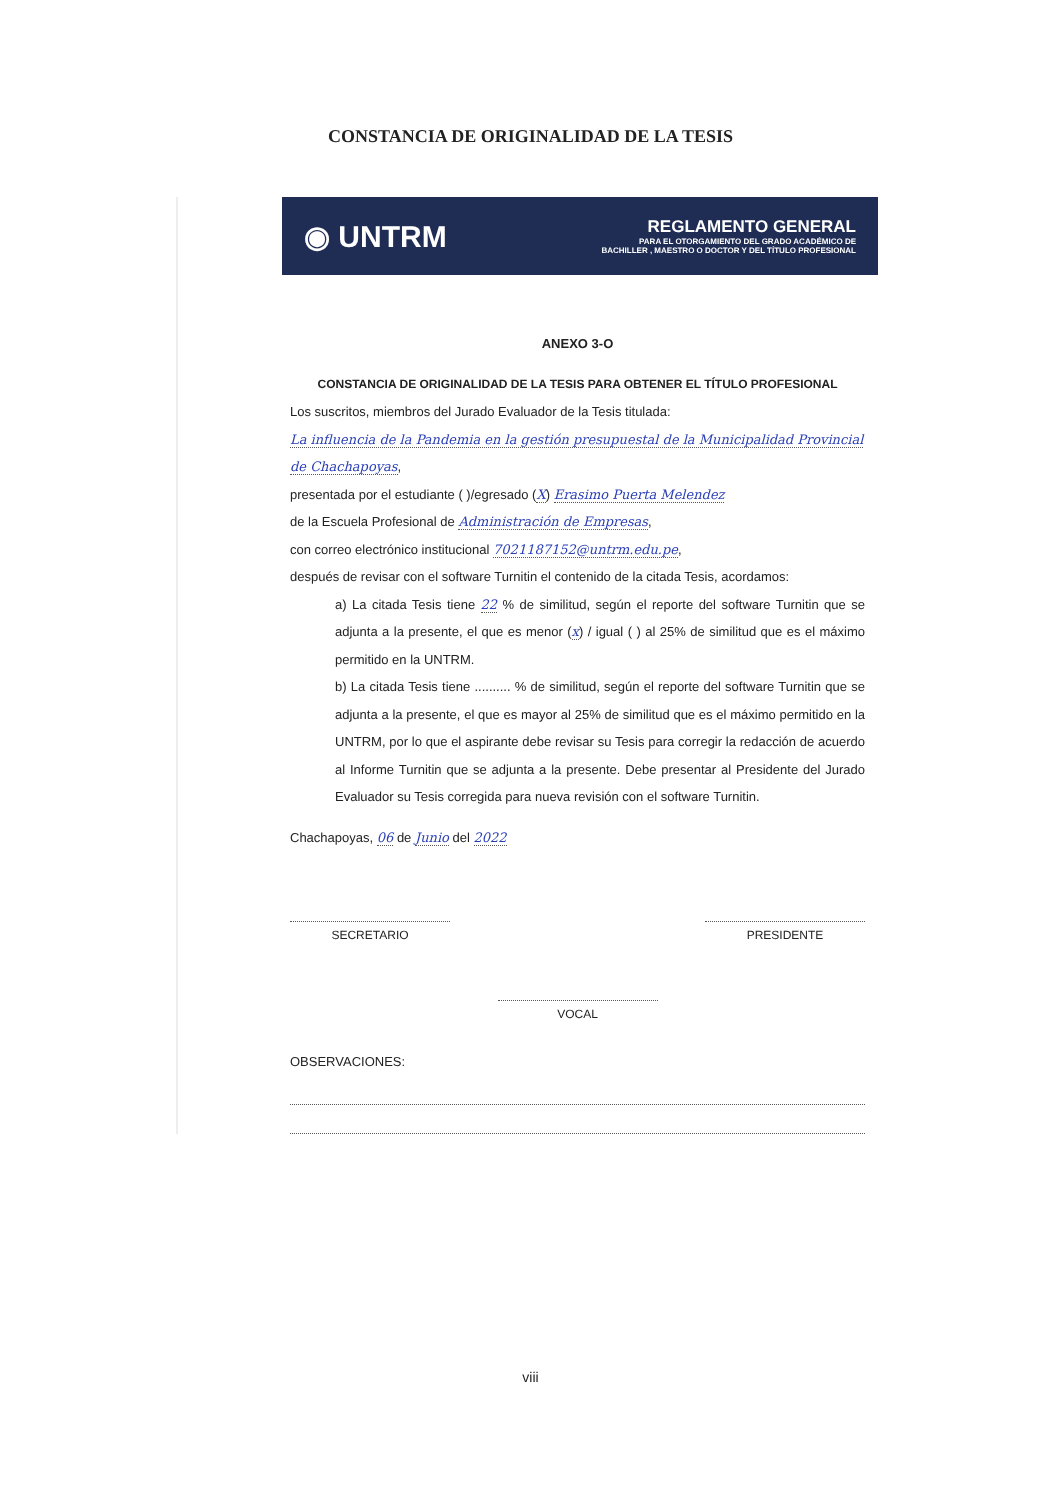CONSTANCIA DE ORIGINALIDAD DE LA TESIS
◉ UNTRM
REGLAMENTO GENERAL
PARA EL OTORGAMIENTO DEL GRADO ACADÉMICO DE
BACHILLER , MAESTRO O DOCTOR Y DEL TÍTULO PROFESIONAL
ANEXO 3-O
CONSTANCIA DE ORIGINALIDAD DE LA TESIS PARA OBTENER EL TÍTULO PROFESIONAL
Los suscritos, miembros del Jurado Evaluador de la Tesis titulada:
La influencia de la Pandemia en la gestión presupuestal de la Municipalidad Provincial de Chachapoyas,
presentada por el estudiante ( )/egresado (X) Erasimo Puerta Melendez
de la Escuela Profesional de Administración de Empresas,
con correo electrónico institucional 7021187152@untrm.edu.pe,
después de revisar con el software Turnitin el contenido de la citada Tesis, acordamos:
a) La citada Tesis tiene 22 % de similitud, según el reporte del software Turnitin que se adjunta a la presente, el que es menor (x) / igual ( ) al 25% de similitud que es el máximo permitido en la UNTRM.
b) La citada Tesis tiene .......... % de similitud, según el reporte del software Turnitin que se adjunta a la presente, el que es mayor al 25% de similitud que es el máximo permitido en la UNTRM, por lo que el aspirante debe revisar su Tesis para corregir la redacción de acuerdo al Informe Turnitin que se adjunta a la presente. Debe presentar al Presidente del Jurado Evaluador su Tesis corregida para nueva revisión con el software Turnitin.
Chachapoyas, 06 de Junio del 2022
SECRETARIO PRESIDENTE
VOCAL
OBSERVACIONES:
viii